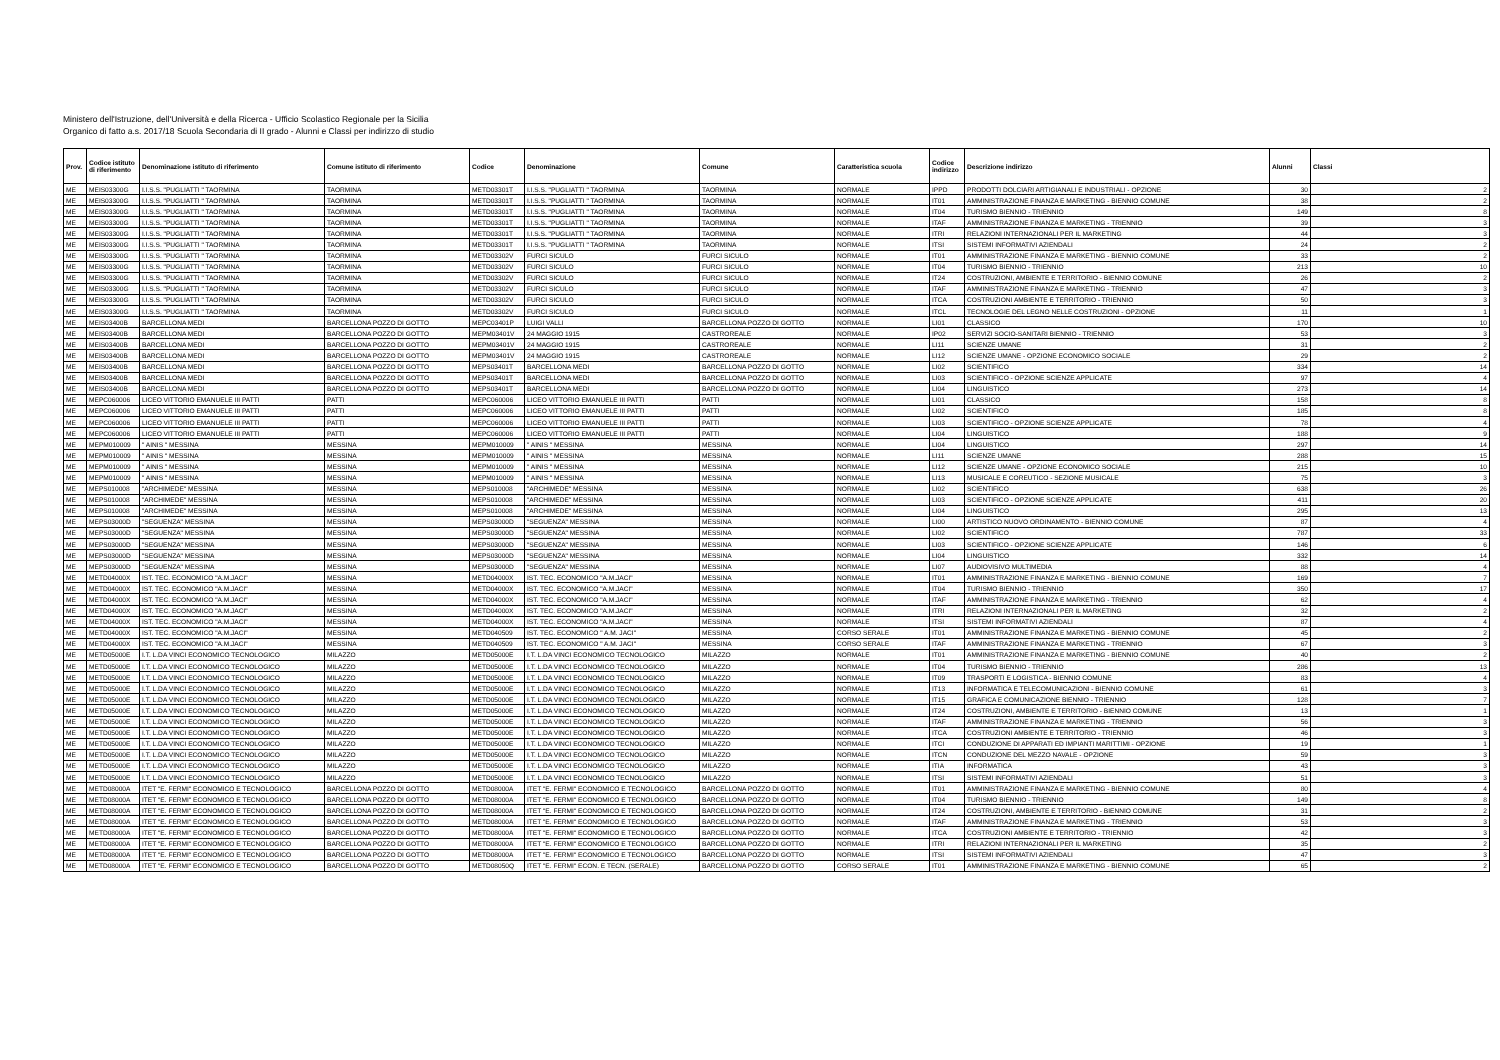Ministero dell'Istruzione, dell'Università e della Ricerca - Ufficio Scolastico Regionale per la Sicilia
Organico di fatto a.s. 2017/18 Scuola Secondaria di II grado - Alunni e Classi per indirizzo di studio
| Prov. | Codice istituto di riferimento | Denominazione istituto di riferimento | Comune istituto di riferimento | Codice | Denominazione | Comune | Caratteristica scuola | Codice indirizzo | Descrizione indirizzo | Alunni | Classi |
| --- | --- | --- | --- | --- | --- | --- | --- | --- | --- | --- | --- |
| ME | MEIS03300G | I.I.S.S. "PUGLIATTI " TAORMINA | TAORMINA | METD03301T | I.I.S.S. "PUGLIATTI " TAORMINA | TAORMINA | NORMALE | IPPD | PRODOTTI DOLCIARI ARTIGIANALI E INDUSTRIALI - OPZIONE | 30 | 2 |
| ME | MEIS03300G | I.I.S.S. "PUGLIATTI " TAORMINA | TAORMINA | METD03301T | I.I.S.S. "PUGLIATTI " TAORMINA | TAORMINA | NORMALE | IT01 | AMMINISTRAZIONE FINANZA E MARKETING - BIENNIO COMUNE | 38 | 2 |
| ME | MEIS03300G | I.I.S.S. "PUGLIATTI " TAORMINA | TAORMINA | METD03301T | I.I.S.S. "PUGLIATTI " TAORMINA | TAORMINA | NORMALE | IT04 | TURISMO BIENNIO - TRIENNIO | 149 | 8 |
| ME | MEIS03300G | I.I.S.S. "PUGLIATTI " TAORMINA | TAORMINA | METD03301T | I.I.S.S. "PUGLIATTI " TAORMINA | TAORMINA | NORMALE | ITAF | AMMINISTRAZIONE FINANZA E MARKETING - TRIENNIO | 39 | 3 |
| ME | MEIS03300G | I.I.S.S. "PUGLIATTI " TAORMINA | TAORMINA | METD03301T | I.I.S.S. "PUGLIATTI " TAORMINA | TAORMINA | NORMALE | ITRI | RELAZIONI INTERNAZIONALI PER IL MARKETING | 44 | 3 |
| ME | MEIS03300G | I.I.S.S. "PUGLIATTI " TAORMINA | TAORMINA | METD03301T | I.I.S.S. "PUGLIATTI " TAORMINA | TAORMINA | NORMALE | ITSI | SISTEMI INFORMATIVI AZIENDALI | 24 | 2 |
| ME | MEIS03300G | I.I.S.S. "PUGLIATTI " TAORMINA | TAORMINA | METD03302V | FURCI SICULO | FURCI SICULO | NORMALE | IT01 | AMMINISTRAZIONE FINANZA E MARKETING - BIENNIO COMUNE | 33 | 2 |
| ME | MEIS03300G | I.I.S.S. "PUGLIATTI " TAORMINA | TAORMINA | METD03302V | FURCI SICULO | FURCI SICULO | NORMALE | IT04 | TURISMO BIENNIO - TRIENNIO | 213 | 10 |
| ME | MEIS03300G | I.I.S.S. "PUGLIATTI " TAORMINA | TAORMINA | METD03302V | FURCI SICULO | FURCI SICULO | NORMALE | IT24 | COSTRUZIONI, AMBIENTE E TERRITORIO - BIENNIO COMUNE | 26 | 2 |
| ME | MEIS03300G | I.I.S.S. "PUGLIATTI " TAORMINA | TAORMINA | METD03302V | FURCI SICULO | FURCI SICULO | NORMALE | ITAF | AMMINISTRAZIONE FINANZA E MARKETING - TRIENNIO | 47 | 3 |
| ME | MEIS03300G | I.I.S.S. "PUGLIATTI " TAORMINA | TAORMINA | METD03302V | FURCI SICULO | FURCI SICULO | NORMALE | ITCA | COSTRUZIONI AMBIENTE E TERRITORIO - TRIENNIO | 50 | 3 |
| ME | MEIS03300G | I.I.S.S. "PUGLIATTI " TAORMINA | TAORMINA | METD03302V | FURCI SICULO | FURCI SICULO | NORMALE | ITCL | TECNOLOGIE DEL LEGNO NELLE COSTRUZIONI - OPZIONE | 11 | 1 |
| ME | MEIS03400B | BARCELLONA MEDI | BARCELLONA POZZO DI GOTTO | MEPC03401P | LUIGI VALLI | BARCELLONA POZZO DI GOTTO | NORMALE | LI01 | CLASSICO | 170 | 10 |
| ME | MEIS03400B | BARCELLONA MEDI | BARCELLONA POZZO DI GOTTO | MEPM03401V | 24 MAGGIO 1915 | CASTROREALE | NORMALE | IP02 | SERVIZI SOCIO-SANITARI BIENNIO - TRIENNIO | 53 | 3 |
| ME | MEIS03400B | BARCELLONA MEDI | BARCELLONA POZZO DI GOTTO | MEPM03401V | 24 MAGGIO 1915 | CASTROREALE | NORMALE | LI11 | SCIENZE UMANE | 31 | 2 |
| ME | MEIS03400B | BARCELLONA MEDI | BARCELLONA POZZO DI GOTTO | MEPM03401V | 24 MAGGIO 1915 | CASTROREALE | NORMALE | LI12 | SCIENZE UMANE - OPZIONE ECONOMICO SOCIALE | 29 | 2 |
| ME | MEIS03400B | BARCELLONA MEDI | BARCELLONA POZZO DI GOTTO | MEPS03401T | BARCELLONA MEDI | BARCELLONA POZZO DI GOTTO | NORMALE | LI02 | SCIENTIFICO | 334 | 14 |
| ME | MEIS03400B | BARCELLONA MEDI | BARCELLONA POZZO DI GOTTO | MEPS03401T | BARCELLONA MEDI | BARCELLONA POZZO DI GOTTO | NORMALE | LI03 | SCIENTIFICO - OPZIONE SCIENZE APPLICATE | 97 | 4 |
| ME | MEIS03400B | BARCELLONA MEDI | BARCELLONA POZZO DI GOTTO | MEPS03401T | BARCELLONA MEDI | BARCELLONA POZZO DI GOTTO | NORMALE | LI04 | LINGUISTICO | 273 | 14 |
| ME | MEPC060006 | LICEO VITTORIO EMANUELE III PATTI | PATTI | MEPC060006 | LICEO VITTORIO EMANUELE III PATTI | PATTI | NORMALE | LI01 | CLASSICO | 158 | 8 |
| ME | MEPC060006 | LICEO VITTORIO EMANUELE III PATTI | PATTI | MEPC060006 | LICEO VITTORIO EMANUELE III PATTI | PATTI | NORMALE | LI02 | SCIENTIFICO | 185 | 8 |
| ME | MEPC060006 | LICEO VITTORIO EMANUELE III PATTI | PATTI | MEPC060006 | LICEO VITTORIO EMANUELE III PATTI | PATTI | NORMALE | LI03 | SCIENTIFICO - OPZIONE SCIENZE APPLICATE | 78 | 4 |
| ME | MEPC060006 | LICEO VITTORIO EMANUELE III PATTI | PATTI | MEPC060006 | LICEO VITTORIO EMANUELE III PATTI | PATTI | NORMALE | LI04 | LINGUISTICO | 188 | 9 |
| ME | MEPM010009 | " AINIS " MESSINA | MESSINA | MEPM010009 | " AINIS " MESSINA | MESSINA | NORMALE | LI04 | LINGUISTICO | 297 | 14 |
| ME | MEPM010009 | " AINIS " MESSINA | MESSINA | MEPM010009 | " AINIS " MESSINA | MESSINA | NORMALE | LI11 | SCIENZE UMANE | 288 | 15 |
| ME | MEPM010009 | " AINIS " MESSINA | MESSINA | MEPM010009 | " AINIS " MESSINA | MESSINA | NORMALE | LI12 | SCIENZE UMANE - OPZIONE ECONOMICO SOCIALE | 215 | 10 |
| ME | MEPM010009 | " AINIS " MESSINA | MESSINA | MEPM010009 | " AINIS " MESSINA | MESSINA | NORMALE | LI13 | MUSICALE E COREUTICO - SEZIONE MUSICALE | 75 | 3 |
| ME | MEPS010008 | "ARCHIMEDE" MESSINA | MESSINA | MEPS010008 | "ARCHIMEDE" MESSINA | MESSINA | NORMALE | LI02 | SCIENTIFICO | 638 | 26 |
| ME | MEPS010008 | "ARCHIMEDE" MESSINA | MESSINA | MEPS010008 | "ARCHIMEDE" MESSINA | MESSINA | NORMALE | LI03 | SCIENTIFICO - OPZIONE SCIENZE APPLICATE | 411 | 20 |
| ME | MEPS010008 | "ARCHIMEDE" MESSINA | MESSINA | MEPS010008 | "ARCHIMEDE" MESSINA | MESSINA | NORMALE | LI04 | LINGUISTICO | 295 | 13 |
| ME | MEPS03000D | "SEGUENZA" MESSINA | MESSINA | MEPS03000D | "SEGUENZA" MESSINA | MESSINA | NORMALE | LI00 | ARTISTICO NUOVO ORDINAMENTO - BIENNIO COMUNE | 87 | 4 |
| ME | MEPS03000D | "SEGUENZA" MESSINA | MESSINA | MEPS03000D | "SEGUENZA" MESSINA | MESSINA | NORMALE | LI02 | SCIENTIFICO | 787 | 33 |
| ME | MEPS03000D | "SEGUENZA" MESSINA | MESSINA | MEPS03000D | "SEGUENZA" MESSINA | MESSINA | NORMALE | LI03 | SCIENTIFICO - OPZIONE SCIENZE APPLICATE | 146 | 6 |
| ME | MEPS03000D | "SEGUENZA" MESSINA | MESSINA | MEPS03000D | "SEGUENZA" MESSINA | MESSINA | NORMALE | LI04 | LINGUISTICO | 332 | 14 |
| ME | MEPS03000D | "SEGUENZA" MESSINA | MESSINA | MEPS03000D | "SEGUENZA" MESSINA | MESSINA | NORMALE | LI07 | AUDIOVISIVO MULTIMEDIA | 88 | 4 |
| ME | METD04000X | IST. TEC. ECONOMICO "A.M.JACI" | MESSINA | METD04000X | IST. TEC. ECONOMICO "A.M.JACI" | MESSINA | NORMALE | IT01 | AMMINISTRAZIONE FINANZA E MARKETING - BIENNIO COMUNE | 169 | 7 |
| ME | METD04000X | IST. TEC. ECONOMICO "A.M.JACI" | MESSINA | METD04000X | IST. TEC. ECONOMICO "A.M.JACI" | MESSINA | NORMALE | IT04 | TURISMO BIENNIO - TRIENNIO | 350 | 17 |
| ME | METD04000X | IST. TEC. ECONOMICO "A.M.JACI" | MESSINA | METD04000X | IST. TEC. ECONOMICO "A.M.JACI" | MESSINA | NORMALE | ITAF | AMMINISTRAZIONE FINANZA E MARKETING - TRIENNIO | 62 | 4 |
| ME | METD04000X | IST. TEC. ECONOMICO "A.M.JACI" | MESSINA | METD04000X | IST. TEC. ECONOMICO "A.M.JACI" | MESSINA | NORMALE | ITRI | RELAZIONI INTERNAZIONALI PER IL MARKETING | 32 | 2 |
| ME | METD04000X | IST. TEC. ECONOMICO "A.M.JACI" | MESSINA | METD04000X | IST. TEC. ECONOMICO "A.M.JACI" | MESSINA | NORMALE | ITSI | SISTEMI INFORMATIVI AZIENDALI | 87 | 4 |
| ME | METD04000X | IST. TEC. ECONOMICO "A.M.JACI" | MESSINA | METD040509 | IST. TEC. ECONOMICO " A.M. JACI" | MESSINA | CORSO SERALE | IT01 | AMMINISTRAZIONE FINANZA E MARKETING - BIENNIO COMUNE | 45 | 2 |
| ME | METD04000X | IST. TEC. ECONOMICO "A.M.JACI" | MESSINA | METD040509 | IST. TEC. ECONOMICO " A.M. JACI" | MESSINA | CORSO SERALE | ITAF | AMMINISTRAZIONE FINANZA E MARKETING - TRIENNIO | 67 | 3 |
| ME | METD05000E | I.T. L.DA VINCI ECONOMICO TECNOLOGICO | MILAZZO | METD05000E | I.T. L.DA VINCI ECONOMICO TECNOLOGICO | MILAZZO | NORMALE | IT01 | AMMINISTRAZIONE FINANZA E MARKETING - BIENNIO COMUNE | 40 | 2 |
| ME | METD05000E | I.T. L.DA VINCI ECONOMICO TECNOLOGICO | MILAZZO | METD05000E | I.T. L.DA VINCI ECONOMICO TECNOLOGICO | MILAZZO | NORMALE | IT04 | TURISMO BIENNIO - TRIENNIO | 286 | 13 |
| ME | METD05000E | I.T. L.DA VINCI ECONOMICO TECNOLOGICO | MILAZZO | METD05000E | I.T. L.DA VINCI ECONOMICO TECNOLOGICO | MILAZZO | NORMALE | IT09 | TRASPORTI E LOGISTICA - BIENNIO COMUNE | 83 | 4 |
| ME | METD05000E | I.T. L.DA VINCI ECONOMICO TECNOLOGICO | MILAZZO | METD05000E | I.T. L.DA VINCI ECONOMICO TECNOLOGICO | MILAZZO | NORMALE | IT13 | INFORMATICA E TELECOMUNICAZIONI - BIENNIO COMUNE | 61 | 3 |
| ME | METD05000E | I.T. L.DA VINCI ECONOMICO TECNOLOGICO | MILAZZO | METD05000E | I.T. L.DA VINCI ECONOMICO TECNOLOGICO | MILAZZO | NORMALE | IT15 | GRAFICA E COMUNICAZIONE BIENNIO - TRIENNIO | 128 | 7 |
| ME | METD05000E | I.T. L.DA VINCI ECONOMICO TECNOLOGICO | MILAZZO | METD05000E | I.T. L.DA VINCI ECONOMICO TECNOLOGICO | MILAZZO | NORMALE | IT24 | COSTRUZIONI, AMBIENTE E TERRITORIO - BIENNIO COMUNE | 13 | 1 |
| ME | METD05000E | I.T. L.DA VINCI ECONOMICO TECNOLOGICO | MILAZZO | METD05000E | I.T. L.DA VINCI ECONOMICO TECNOLOGICO | MILAZZO | NORMALE | ITAF | AMMINISTRAZIONE FINANZA E MARKETING - TRIENNIO | 56 | 3 |
| ME | METD05000E | I.T. L.DA VINCI ECONOMICO TECNOLOGICO | MILAZZO | METD05000E | I.T. L.DA VINCI ECONOMICO TECNOLOGICO | MILAZZO | NORMALE | ITCA | COSTRUZIONI AMBIENTE E TERRITORIO - TRIENNIO | 46 | 3 |
| ME | METD05000E | I.T. L.DA VINCI ECONOMICO TECNOLOGICO | MILAZZO | METD05000E | I.T. L.DA VINCI ECONOMICO TECNOLOGICO | MILAZZO | NORMALE | ITCI | CONDUZIONE DI APPARATI ED IMPIANTI MARITTIMI - OPZIONE | 19 | 1 |
| ME | METD05000E | I.T. L.DA VINCI ECONOMICO TECNOLOGICO | MILAZZO | METD05000E | I.T. L.DA VINCI ECONOMICO TECNOLOGICO | MILAZZO | NORMALE | ITCN | CONDUZIONE DEL MEZZO NAVALE - OPZIONE | 59 | 3 |
| ME | METD05000E | I.T. L.DA VINCI ECONOMICO TECNOLOGICO | MILAZZO | METD05000E | I.T. L.DA VINCI ECONOMICO TECNOLOGICO | MILAZZO | NORMALE | ITIA | INFORMATICA | 43 | 3 |
| ME | METD05000E | I.T. L.DA VINCI ECONOMICO TECNOLOGICO | MILAZZO | METD05000E | I.T. L.DA VINCI ECONOMICO TECNOLOGICO | MILAZZO | NORMALE | ITSI | SISTEMI INFORMATIVI AZIENDALI | 51 | 3 |
| ME | METD08000A | ITET "E. FERMI" ECONOMICO E TECNOLOGICO | BARCELLONA POZZO DI GOTTO | METD08000A | ITET "E. FERMI" ECONOMICO E TECNOLOGICO | BARCELLONA POZZO DI GOTTO | NORMALE | IT01 | AMMINISTRAZIONE FINANZA E MARKETING - BIENNIO COMUNE | 80 | 4 |
| ME | METD08000A | ITET "E. FERMI" ECONOMICO E TECNOLOGICO | BARCELLONA POZZO DI GOTTO | METD08000A | ITET "E. FERMI" ECONOMICO E TECNOLOGICO | BARCELLONA POZZO DI GOTTO | NORMALE | IT04 | TURISMO BIENNIO - TRIENNIO | 149 | 8 |
| ME | METD08000A | ITET "E. FERMI" ECONOMICO E TECNOLOGICO | BARCELLONA POZZO DI GOTTO | METD08000A | ITET "E. FERMI" ECONOMICO E TECNOLOGICO | BARCELLONA POZZO DI GOTTO | NORMALE | IT24 | COSTRUZIONI, AMBIENTE E TERRITORIO - BIENNIO COMUNE | 31 | 2 |
| ME | METD08000A | ITET "E. FERMI" ECONOMICO E TECNOLOGICO | BARCELLONA POZZO DI GOTTO | METD08000A | ITET "E. FERMI" ECONOMICO E TECNOLOGICO | BARCELLONA POZZO DI GOTTO | NORMALE | ITAF | AMMINISTRAZIONE FINANZA E MARKETING - TRIENNIO | 53 | 3 |
| ME | METD08000A | ITET "E. FERMI" ECONOMICO E TECNOLOGICO | BARCELLONA POZZO DI GOTTO | METD08000A | ITET "E. FERMI" ECONOMICO E TECNOLOGICO | BARCELLONA POZZO DI GOTTO | NORMALE | ITCA | COSTRUZIONI AMBIENTE E TERRITORIO - TRIENNIO | 42 | 3 |
| ME | METD08000A | ITET "E. FERMI" ECONOMICO E TECNOLOGICO | BARCELLONA POZZO DI GOTTO | METD08000A | ITET "E. FERMI" ECONOMICO E TECNOLOGICO | BARCELLONA POZZO DI GOTTO | NORMALE | ITRI | RELAZIONI INTERNAZIONALI PER IL MARKETING | 35 | 2 |
| ME | METD08000A | ITET "E. FERMI" ECONOMICO E TECNOLOGICO | BARCELLONA POZZO DI GOTTO | METD08000A | ITET "E. FERMI" ECONOMICO E TECNOLOGICO | BARCELLONA POZZO DI GOTTO | NORMALE | ITSI | SISTEMI INFORMATIVI AZIENDALI | 47 | 3 |
| ME | METD08000A | ITET "E. FERMI" ECONOMICO E TECNOLOGICO | BARCELLONA POZZO DI GOTTO | METD08050Q | ITET "E. FERMI" ECON. E TECN. (SERALE) | BARCELLONA POZZO DI GOTTO | CORSO SERALE | IT01 | AMMINISTRAZIONE FINANZA E MARKETING - BIENNIO COMUNE | 65 | 2 |